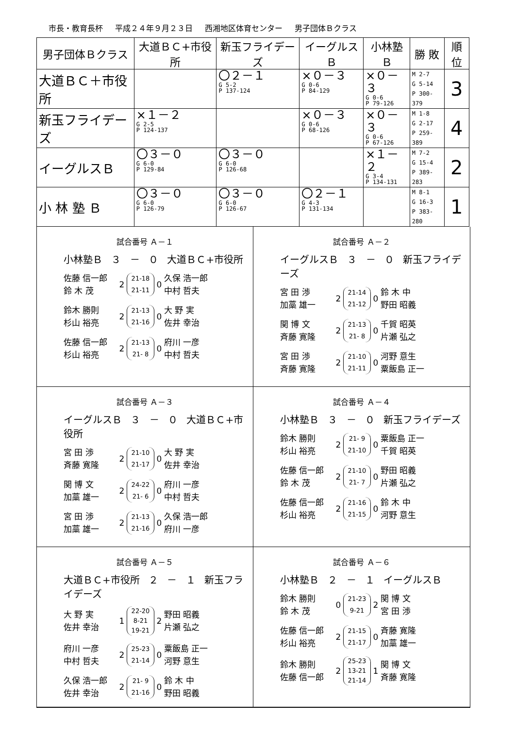市長・教育長杯 平成２４年９月２３日 西湘地区体育センター 男子団体Ｂクラス
| 男子団体Ｂクラス | 大道ＢＣ+市役所 | 新玉フライデーズ | イーグルスＢ | 小林塾Ｂ | 勝 敗 | 順位 |
| --- | --- | --- | --- | --- | --- | --- |
| 大道ＢＣ＋市役所 | | 〇２－１ G 5-2 P 137-124 | ×０－３ G 0-6 P 84-129 | ×０－３ G 0-6 P 79-126 | M 2-7 G 5-14 P 300-379 | 3 |
| 新玉フライデーズ | ×１－２ G 2-5 P 124-137 | | ×０－３ G 0-6 P 68-126 | ×０－３ G 0-6 P 67-126 | M 1-8 G 2-17 P 259-389 | 4 |
| イーグルスＢ | 〇３－０ G 6-0 P 129-84 | 〇３－０ G 6-0 P 126-68 | | ×１－２ G 3-4 P 134-131 | M 7-2 G 15-4 P 389-283 | 2 |
| 小 林 塾 Ｂ | 〇３－０ G 6-0 P 126-79 | 〇３－０ G 6-0 P 126-67 | 〇２－１ G 4-3 P 131-134 | | M 8-1 G 16-3 P 383-280 | 1 |
試合番号 Ａ－１
小林塾Ｂ ３ － ０ 大道ＢＣ+市役所
佐藤 信一郎
鈴 木 茂
2
21-18
21-11
0
久保 浩一郎
中村 哲夫
鈴木 勝則
杉山 裕亮
2
21-13
21-16
0
大 野 実
佐井 幸治
佐藤 信一郎
杉山 裕亮
2
21-13
21- 8
0
府川 一彦
中村 哲夫
試合番号 Ａ－２
イーグルスＢ ３ － ０ 新玉フライデーズ
宮 田 渉
加藁 雄一
2
21-14
21-12
0
鈴 木 中
野田 昭義
関 博 文
斉藤 寛隆
2
21-13
21- 8
0
千賀 昭英
片瀬 弘之
宮 田 渉
斉藤 寛隆
2
21-10
21-11
0
河野 意生
粟飯島 正一
試合番号 Ａ－３
イーグルスＢ ３ － ０ 大道ＢＣ+市役所
宮 田 渉
斉藤 寛隆
2
21-10
21-17
0
大 野 実
佐井 幸治
関 博 文
加藁 雄一
2
24-22
21- 6
0
府川 一彦
中村 哲夫
宮 田 渉
加藁 雄一
2
21-13
21-16
0
久保 浩一郎
府川 一彦
試合番号 Ａ－４
小林塾Ｂ ３ － ０ 新玉フライデーズ
鈴木 勝則
杉山 裕亮
2
21- 9
21-10
0
粟飯島 正一
千賀 昭英
佐藤 信一郎
鈴 木 茂
2
21-10
21- 7
0
野田 昭義
片瀬 弘之
佐藤 信一郎
杉山 裕亮
2
21-16
21-15
0
鈴 木 中
河野 意生
試合番号 Ａ－５
大道ＢＣ+市役所 ２ － １ 新玉フライデーズ
大 野 実
佐井 幸治
1
22-20
8-21
19-21
2
野田 昭義
片瀬 弘之
府川 一彦
中村 哲夫
2
25-23
21-14
0
粟飯島 正一
河野 意生
久保 浩一郎
佐井 幸治
2
21- 9
21-16
0
鈴 木 中
野田 昭義
試合番号 Ａ－６
小林塾Ｂ ２ － １ イーグルスＢ
鈴木 勝則
鈴 木 茂
0
21-23
9-21
2
関 博 文
宮 田 渉
佐藤 信一郎
杉山 裕亮
2
21-15
21-17
0
斉藤 寛隆
加藁 雄一
鈴木 勝則
佐藤 信一郎
2
25-23
13-21
21-14
1
関 博 文
斉藤 寛隆